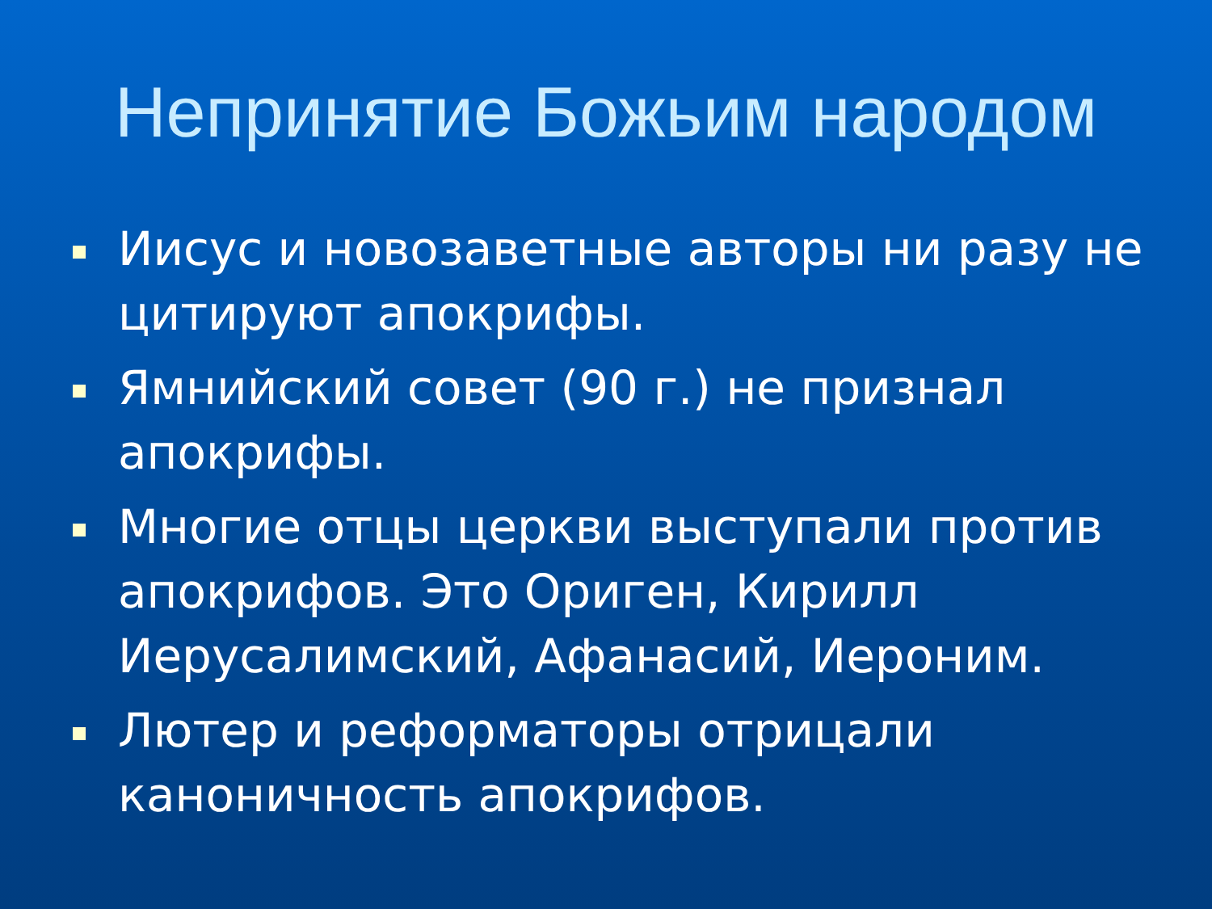Непринятие Божьим народом
Иисус и новозаветные авторы ни разу не цитируют апокрифы.
Ямнийский совет (90 г.) не признал апокрифы.
Многие отцы церкви выступали против апокрифов. Это Ориген, Кирилл Иерусалимский, Афанасий, Иероним.
Лютер и реформаторы отрицали каноничность апокрифов.